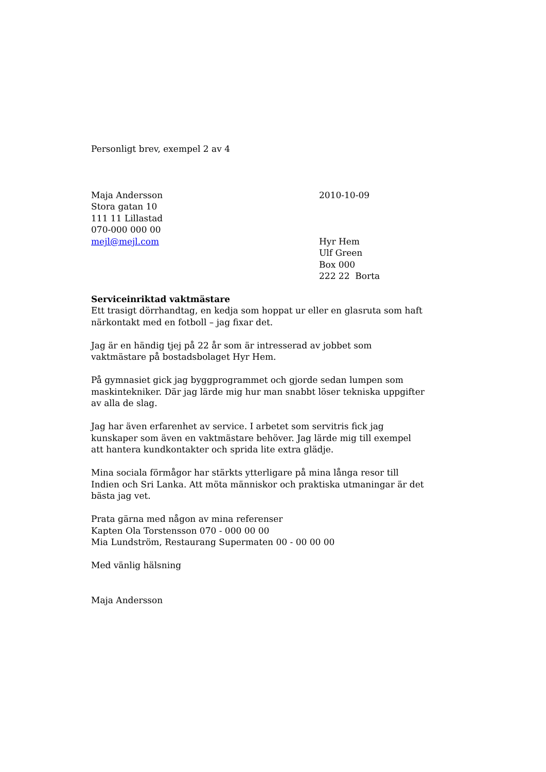Personligt brev, exempel 2 av 4
Maja Andersson
Stora gatan 10
111 11 Lillastad
070-000 000 00
mejl@mejl.com
2010-10-09
Hyr Hem
Ulf Green
Box 000
222 22 Borta
Serviceinriktad vaktmästare
Ett trasigt dörrhandtag, en kedja som hoppat ur eller en glasruta som haft närkontakt med en fotboll – jag fixar det.
Jag är en händig tjej på 22 år som är intresserad av jobbet som vaktmästare på bostadsbolaget Hyr Hem.
På gymnasiet gick jag byggprogrammet och gjorde sedan lumpen som maskintekniker. Där jag lärde mig hur man snabbt löser tekniska uppgifter av alla de slag.
Jag har även erfarenhet av service. I arbetet som servitris fick jag kunskaper som även en vaktmästare behöver. Jag lärde mig till exempel att hantera kundkontakter och sprida lite extra glädje.
Mina sociala förmågor har stärkts ytterligare på mina långa resor till Indien och Sri Lanka. Att möta människor och praktiska utmaningar är det bästa jag vet.
Prata gärna med någon av mina referenser
Kapten Ola Torstensson 070 - 000 00 00
Mia Lundström, Restaurang Supermaten 00 - 00 00 00
Med vänlig hälsning
Maja Andersson